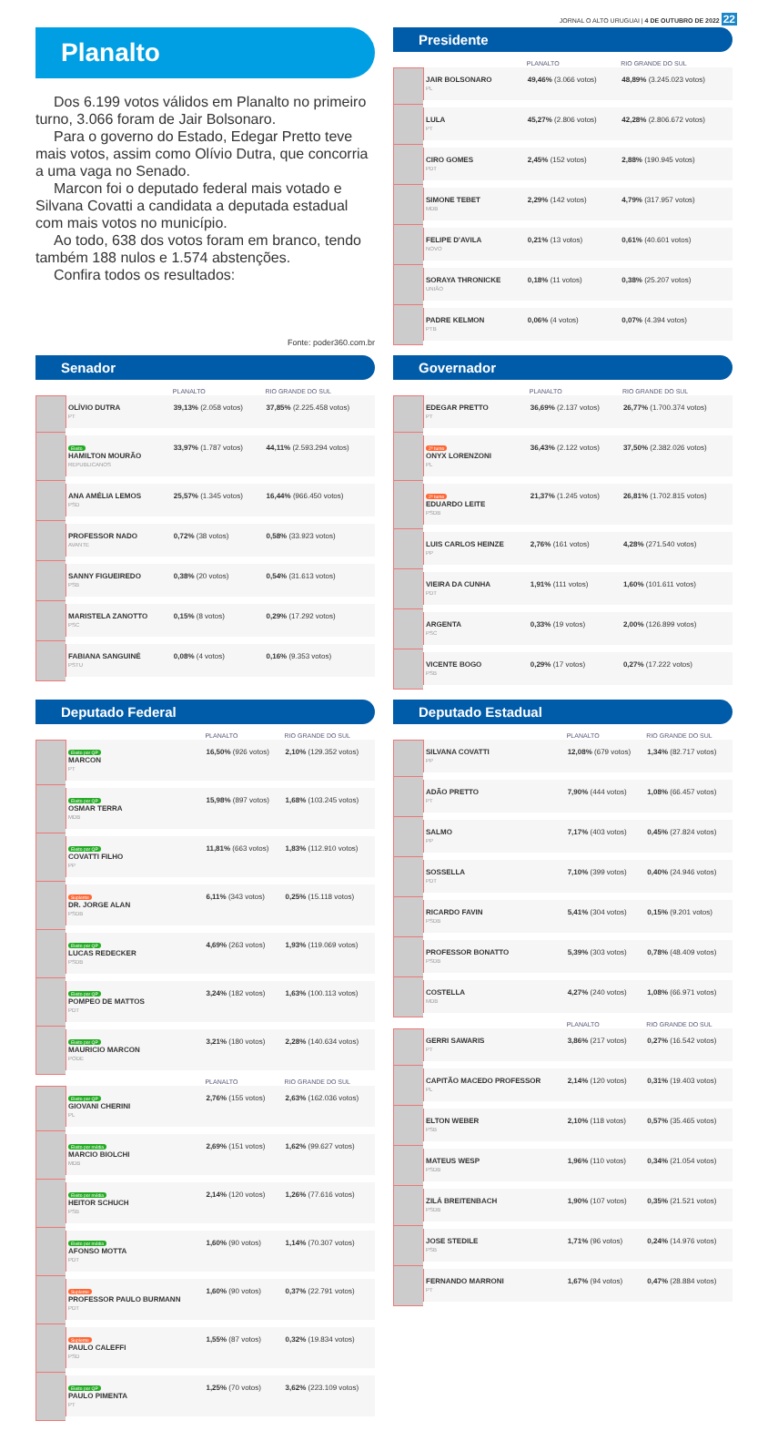JORNAL O ALTO URUGUAI | 4 DE OUTUBRO DE 2022 22
Planalto
Dos 6.199 votos válidos em Planalto no primeiro turno, 3.066 foram de Jair Bolsonaro.
Para o governo do Estado, Edegar Pretto teve mais votos, assim como Olívio Dutra, que concorria a uma vaga no Senado.
Marcon foi o deputado federal mais votado e Silvana Covatti a candidata a deputada estadual com mais votos no município.
Ao todo, 638 dos votos foram em branco, tendo também 188 nulos e 1.574 abstenções.
Confira todos os resultados:
Fonte: poder360.com.br
Presidente
| | | PLANALTO | RIO GRANDE DO SUL |
| --- | --- | --- | --- |
| | JAIR BOLSONARO PL | 49,46% (3.066 votos) | 48,89% (3.245.023 votos) |
| | LULA PT | 45,27% (2.806 votos) | 42,28% (2.806.672 votos) |
| | CIRO GOMES PDT | 2,45% (152 votos) | 2,88% (190.945 votos) |
| | SIMONE TEBET MDB | 2,29% (142 votos) | 4,79% (317.957 votos) |
| | FELIPE D'AVILA NOVO | 0,21% (13 votos) | 0,61% (40.601 votos) |
| | SORAYA THRONICKE UNIÃO | 0,18% (11 votos) | 0,38% (25.207 votos) |
| | PADRE KELMON PTB | 0,06% (4 votos) | 0,07% (4.394 votos) |
Senador
| | | PLANALTO | RIO GRANDE DO SUL |
| --- | --- | --- | --- |
| | OLÍVIO DUTRA PT | 39,13% (2.058 votos) | 37,85% (2.225.458 votos) |
| | Eleito HAMILTON MOURÃO REPUBLICANOS | 33,97% (1.787 votos) | 44,11% (2.593.294 votos) |
| | ANA AMÉLIA LEMOS PSD | 25,57% (1.345 votos) | 16,44% (966.450 votos) |
| | PROFESSOR NADO AVANTE | 0,72% (38 votos) | 0,58% (33.923 votos) |
| | SANNY FIGUEIREDO PSB | 0,38% (20 votos) | 0,54% (31.613 votos) |
| | MARISTELA ZANOTTO PSC | 0,15% (8 votos) | 0,29% (17.292 votos) |
| | FABIANA SANGUINÉ PSTU | 0,08% (4 votos) | 0,16% (9.353 votos) |
Governador
| | | PLANALTO | RIO GRANDE DO SUL |
| --- | --- | --- | --- |
| | EDEGAR PRETTO PT | 36,69% (2.137 votos) | 26,77% (1.700.374 votos) |
| | 2º turno ONYX LORENZONI PL | 36,43% (2.122 votos) | 37,50% (2.382.026 votos) |
| | 2º turno EDUARDO LEITE PSDB | 21,37% (1.245 votos) | 26,81% (1.702.815 votos) |
| | LUIS CARLOS HEINZE PP | 2,76% (161 votos) | 4,28% (271.540 votos) |
| | VIEIRA DA CUNHA PDT | 1,91% (111 votos) | 1,60% (101.611 votos) |
| | ARGENTA PSC | 0,33% (19 votos) | 2,00% (126.899 votos) |
| | VICENTE BOGO PSB | 0,29% (17 votos) | 0,27% (17.222 votos) |
Deputado Federal
| | | PLANALTO | RIO GRANDE DO SUL |
| --- | --- | --- | --- |
| | Eleito por QP MARCON PT | 16,50% (926 votos) | 2,10% (129.352 votos) |
| | Eleito por QP OSMAR TERRA MDB | 15,98% (897 votos) | 1,68% (103.245 votos) |
| | Eleito por QP COVATTI FILHO PP | 11,81% (663 votos) | 1,83% (112.910 votos) |
| | Suplente DR. JORGE ALAN PSDB | 6,11% (343 votos) | 0,25% (15.118 votos) |
| | Eleito por QP LUCAS REDECKER PSDB | 4,69% (263 votos) | 1,93% (119.069 votos) |
| | Eleito por QP POMPEO DE MATTOS PDT | 3,24% (182 votos) | 1,63% (100.113 votos) |
| | Eleito por QP MAURICIO MARCON PODE | 3,21% (180 votos) | 2,28% (140.634 votos) |
| | | PLANALTO | RIO GRANDE DO SUL |
| | Eleito por QP GIOVANI CHERINI PL | 2,76% (155 votos) | 2,63% (162.036 votos) |
| | Eleito por média MARCIO BIOLCHI MDB | 2,69% (151 votos) | 1,62% (99.627 votos) |
| | Eleito por média HEITOR SCHUCH PSB | 2,14% (120 votos) | 1,26% (77.616 votos) |
| | Eleito por média AFONSO MOTTA PDT | 1,60% (90 votos) | 1,14% (70.307 votos) |
| | Suplente PROFESSOR PAULO BURMANN PDT | 1,60% (90 votos) | 0,37% (22.791 votos) |
| | Suplente PAULO CALEFFI PSD | 1,55% (87 votos) | 0,32% (19.834 votos) |
| | Eleito por QP PAULO PIMENTA PT | 1,25% (70 votos) | 3,62% (223.109 votos) |
Deputado Estadual
| | | PLANALTO | RIO GRANDE DO SUL |
| --- | --- | --- | --- |
| | SILVANA COVATTI PP | 12,08% (679 votos) | 1,34% (82.717 votos) |
| | ADÃO PRETTO PT | 7,90% (444 votos) | 1,08% (66.457 votos) |
| | SALMO PP | 7,17% (403 votos) | 0,45% (27.824 votos) |
| | SOSSELLA PDT | 7,10% (399 votos) | 0,40% (24.946 votos) |
| | RICARDO FAVIN PSDB | 5,41% (304 votos) | 0,15% (9.201 votos) |
| | PROFESSOR BONATTO PSDB | 5,39% (303 votos) | 0,78% (48.409 votos) |
| | COSTELLA MDB | 4,27% (240 votos) | 1,08% (66.971 votos) |
| | | PLANALTO | RIO GRANDE DO SUL |
| | GERRI SAWARIS PT | 3,86% (217 votos) | 0,27% (16.542 votos) |
| | CAPITÃO MACEDO PROFESSOR PL | 2,14% (120 votos) | 0,31% (19.403 votos) |
| | ELTON WEBER PSB | 2,10% (118 votos) | 0,57% (35.465 votos) |
| | MATEUS WESP PSDB | 1,96% (110 votos) | 0,34% (21.054 votos) |
| | ZILÁ BREITENBACH PSDB | 1,90% (107 votos) | 0,35% (21.521 votos) |
| | JOSE STEDILE PSB | 1,71% (96 votos) | 0,24% (14.976 votos) |
| | FERNANDO MARRONI PT | 1,67% (94 votos) | 0,47% (28.884 votos) |